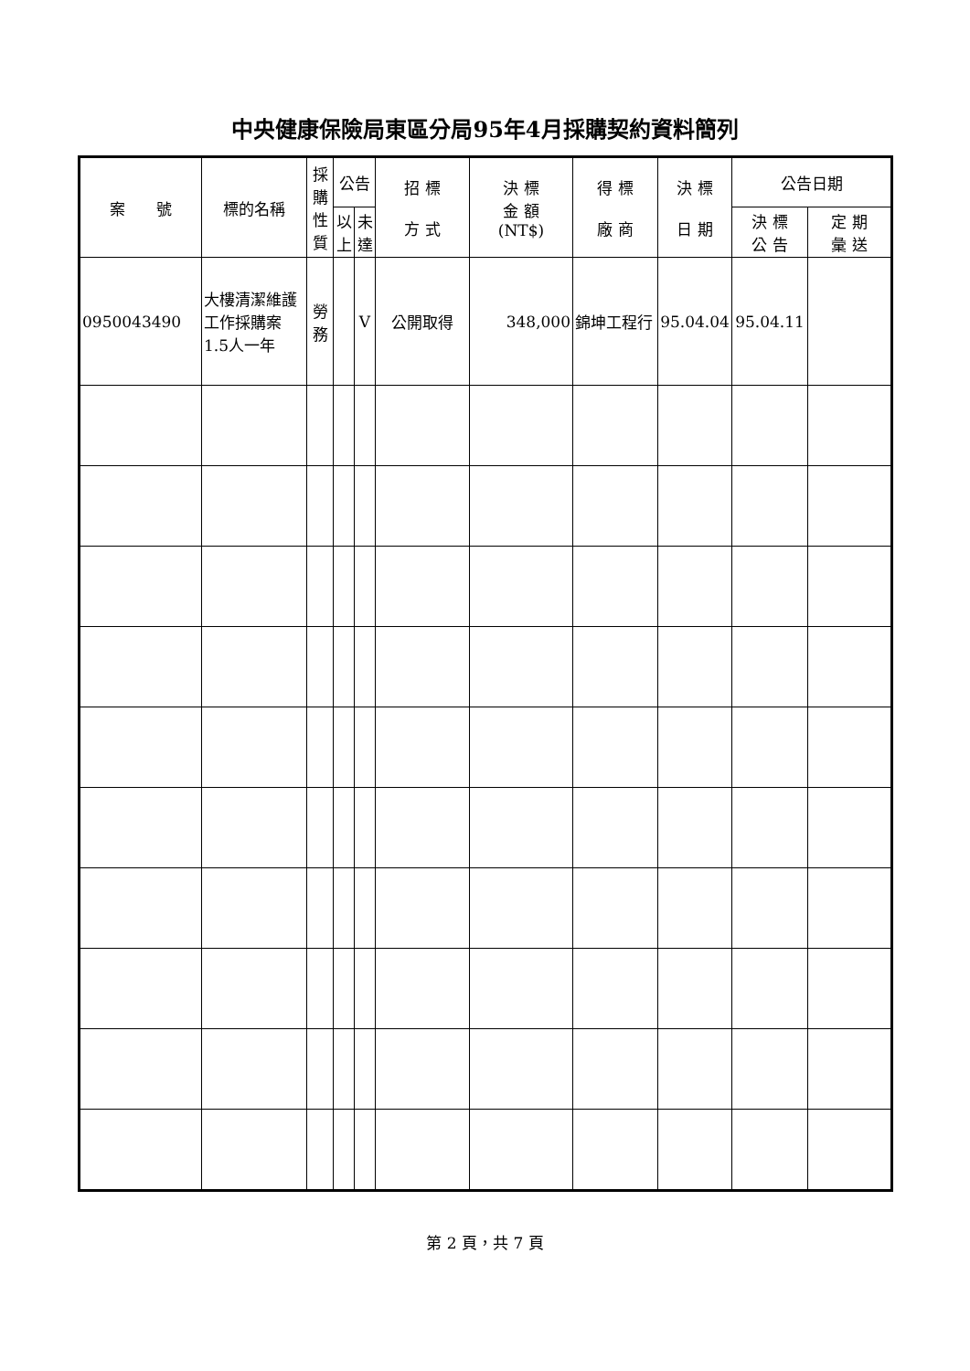中央健康保險局東區分局95年4月採購契約資料簡列
| 案 號 | 標的名稱 | 採購性質 | 公告 | | 招 標 方 式 | 決 標 金 額 (NT$) | 得 標 廠 商 | 決 標 日 期 | 公告日期 | |
| --- | --- | --- | --- | --- | --- | --- | --- | --- | --- | --- |
| | | | 以上 | 未達 | | | | | 決 標 公 告 | 定 期 彙 送 |
| 0950043490 | 大樓清潔維護工作採購案1.5人一年 | 勞務 | | V | 公開取得 | 348,000 | 錦坤工程行 | 95.04.04 | 95.04.11 | |
第 2 頁，共 7 頁